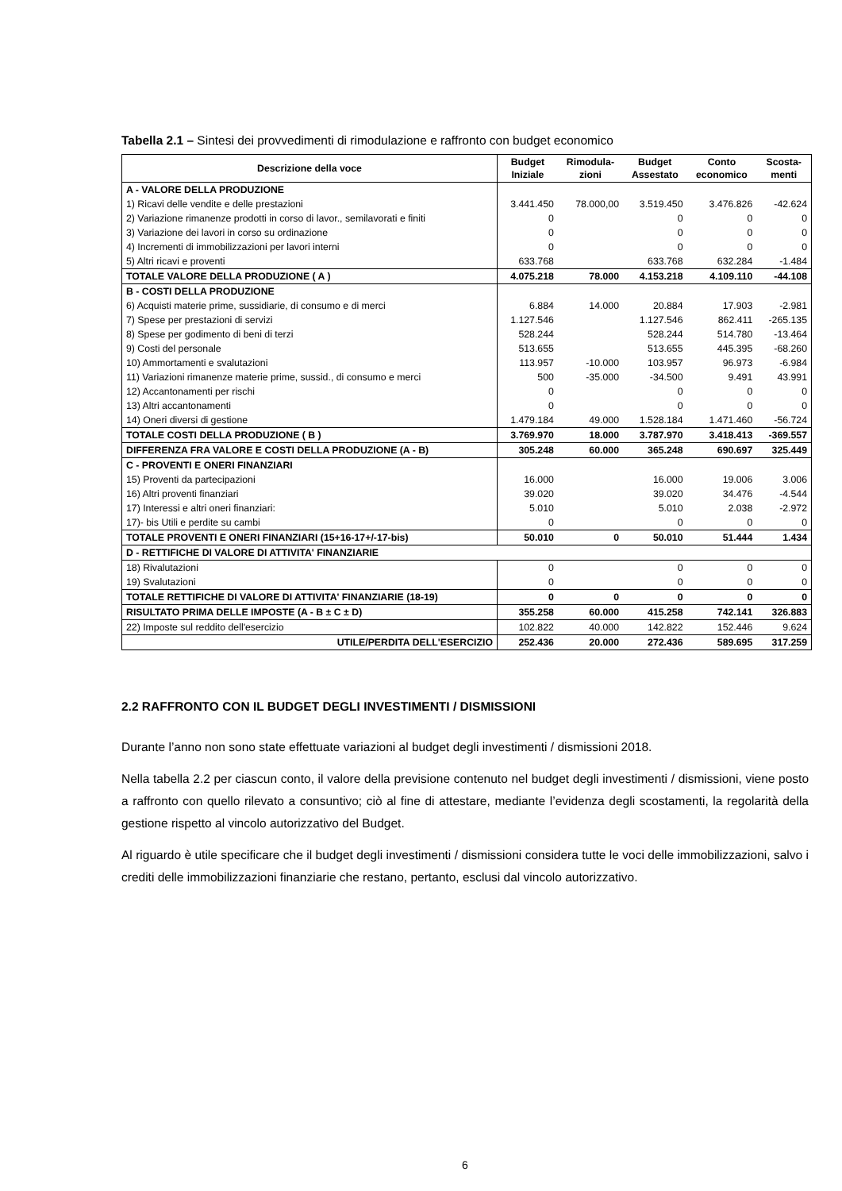Tabella 2.1 – Sintesi dei provvedimenti di rimodulazione e raffronto con budget economico
| Descrizione della voce | Budget Iniziale | Rimodula- zioni | Budget Assestato | Conto economico | Scosta- menti |
| --- | --- | --- | --- | --- | --- |
| A - VALORE DELLA PRODUZIONE | | | | | |
| 1) Ricavi delle vendite e delle prestazioni | 3.441.450 | 78.000,00 | 3.519.450 | 3.476.826 | -42.624 |
| 2) Variazione rimanenze prodotti in corso di lavor., semilavorati e finiti | 0 | | 0 | 0 | 0 |
| 3) Variazione dei lavori in corso su ordinazione | 0 | | 0 | 0 | 0 |
| 4) Incrementi di immobilizzazioni per lavori interni | 0 | | 0 | 0 | 0 |
| 5) Altri ricavi e proventi | 633.768 | | 633.768 | 632.284 | -1.484 |
| TOTALE VALORE DELLA PRODUZIONE ( A ) | 4.075.218 | 78.000 | 4.153.218 | 4.109.110 | -44.108 |
| B - COSTI DELLA PRODUZIONE | | | | | |
| 6) Acquisti materie prime, sussidiarie, di consumo e di merci | 6.884 | 14.000 | 20.884 | 17.903 | -2.981 |
| 7) Spese per prestazioni di servizi | 1.127.546 | | 1.127.546 | 862.411 | -265.135 |
| 8) Spese per godimento di beni di terzi | 528.244 | | 528.244 | 514.780 | -13.464 |
| 9) Costi del personale | 513.655 | | 513.655 | 445.395 | -68.260 |
| 10) Ammortamenti e svalutazioni | 113.957 | -10.000 | 103.957 | 96.973 | -6.984 |
| 11) Variazioni rimanenze materie prime, sussid., di consumo e merci | 500 | -35.000 | -34.500 | 9.491 | 43.991 |
| 12) Accantonamenti per rischi | 0 | | 0 | 0 | 0 |
| 13) Altri accantonamenti | 0 | | 0 | 0 | 0 |
| 14) Oneri diversi di gestione | 1.479.184 | 49.000 | 1.528.184 | 1.471.460 | -56.724 |
| TOTALE COSTI DELLA PRODUZIONE ( B ) | 3.769.970 | 18.000 | 3.787.970 | 3.418.413 | -369.557 |
| DIFFERENZA FRA VALORE E COSTI DELLA PRODUZIONE (A - B) | 305.248 | 60.000 | 365.248 | 690.697 | 325.449 |
| C - PROVENTI E ONERI FINANZIARI | | | | | |
| 15) Proventi da partecipazioni | 16.000 | | 16.000 | 19.006 | 3.006 |
| 16) Altri proventi finanziari | 39.020 | | 39.020 | 34.476 | -4.544 |
| 17) Interessi e altri oneri finanziari: | 5.010 | | 5.010 | 2.038 | -2.972 |
| 17)- bis Utili e perdite su cambi | 0 | | 0 | 0 | 0 |
| TOTALE PROVENTI E ONERI FINANZIARI (15+16-17+/-17-bis) | 50.010 | 0 | 50.010 | 51.444 | 1.434 |
| D - RETTIFICHE DI VALORE DI ATTIVITA' FINANZIARIE | | | | | |
| 18) Rivalutazioni | 0 | | 0 | 0 | 0 |
| 19) Svalutazioni | 0 | | 0 | 0 | 0 |
| TOTALE RETTIFICHE DI VALORE DI ATTIVITA' FINANZIARIE (18-19) | 0 | 0 | 0 | 0 | 0 |
| RISULTATO PRIMA DELLE IMPOSTE (A - B ± C ± D) | 355.258 | 60.000 | 415.258 | 742.141 | 326.883 |
| 22) Imposte sul reddito dell'esercizio | 102.822 | 40.000 | 142.822 | 152.446 | 9.624 |
| UTILE/PERDITA DELL'ESERCIZIO | 252.436 | 20.000 | 272.436 | 589.695 | 317.259 |
2.2 RAFFRONTO CON IL BUDGET DEGLI INVESTIMENTI / DISMISSIONI
Durante l’anno non sono state effettuate variazioni al budget degli investimenti / dismissioni 2018.
Nella tabella 2.2 per ciascun conto, il valore della previsione contenuto nel budget degli investimenti / dismissioni, viene posto a raffronto con quello rilevato a consuntivo; ciò al fine di attestare, mediante l’evidenza degli scostamenti, la regolarità della gestione rispetto al vincolo autorizzativo del Budget.
Al riguardo è utile specificare che il budget degli investimenti / dismissioni considera tutte le voci delle immobilizzazioni, salvo i crediti delle immobilizzazioni finanziarie che restano, pertanto, esclusi dal vincolo autorizzativo.
6